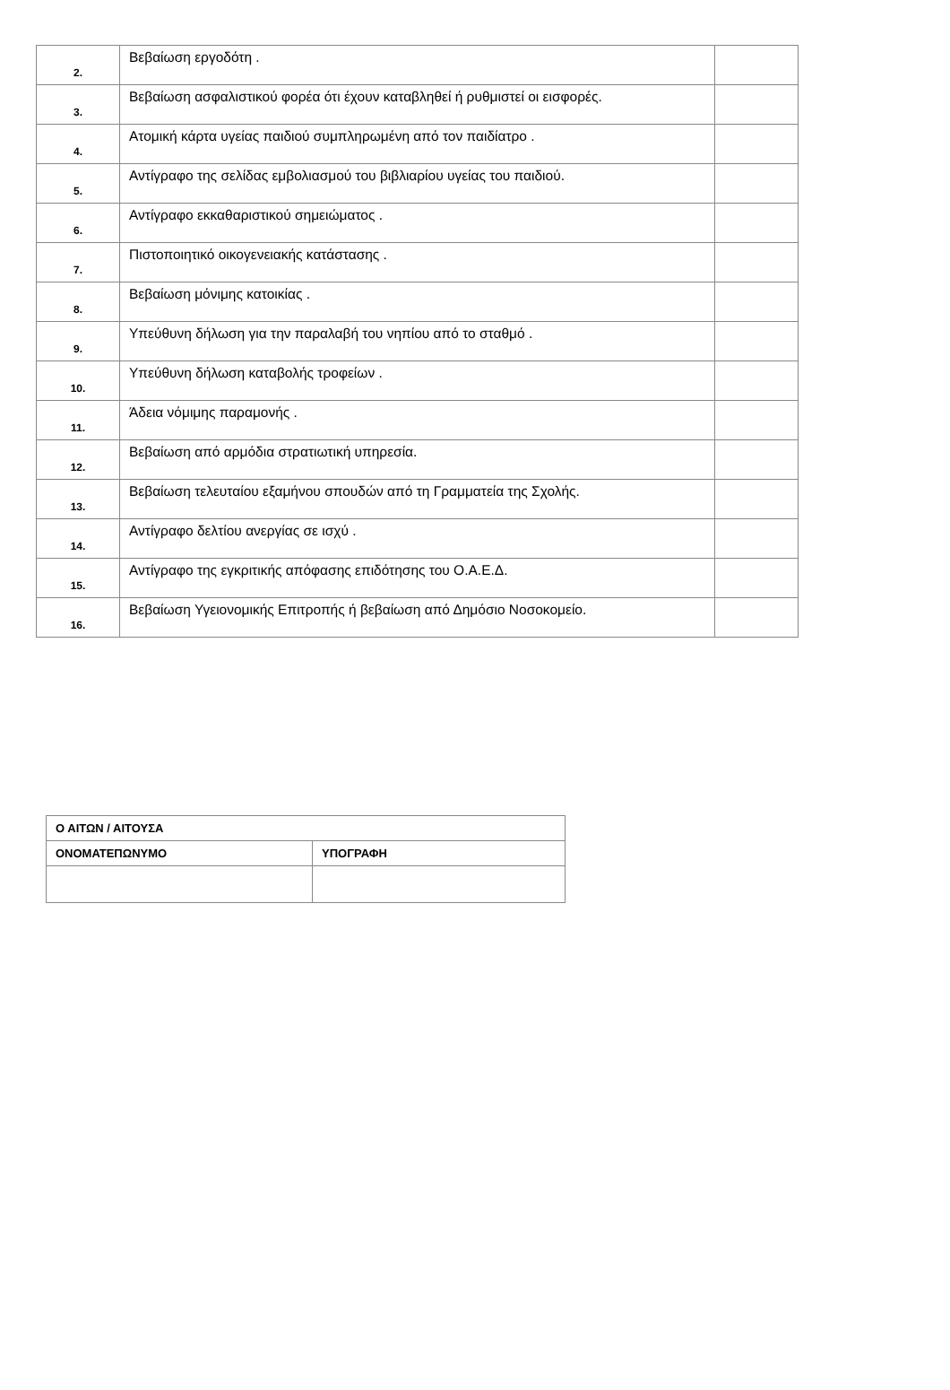| 2. | Βεβαίωση εργοδότη . | |
| 3. | Βεβαίωση ασφαλιστικού φορέα ότι έχουν καταβληθεί ή ρυθμιστεί οι εισφορές. | |
| 4. | Ατομική κάρτα υγείας παιδιού συμπληρωμένη από τον παιδίατρο . | |
| 5. | Αντίγραφο της σελίδας εμβολιασμού του βιβλιαρίου υγείας του παιδιού. | |
| 6. | Αντίγραφο εκκαθαριστικού σημειώματος . | |
| 7. | Πιστοποιητικό οικογενειακής κατάστασης . | |
| 8. | Βεβαίωση μόνιμης κατοικίας . | |
| 9. | Υπεύθυνη δήλωση για την παραλαβή του νηπίου από το σταθμό . | |
| 10. | Υπεύθυνη δήλωση καταβολής τροφείων . | |
| 11. | Άδεια νόμιμης παραμονής . | |
| 12. | Βεβαίωση από αρμόδια στρατιωτική υπηρεσία. | |
| 13. | Βεβαίωση τελευταίου εξαμήνου σπουδών από τη Γραμματεία της Σχολής. | |
| 14. | Αντίγραφο δελτίου ανεργίας σε ισχύ . | |
| 15. | Αντίγραφο της εγκριτικής απόφασης επιδότησης του Ο.Α.Ε.Δ. | |
| 16. | Βεβαίωση Υγειονομικής Επιτροπής ή βεβαίωση από Δημόσιο Νοσοκομείο. | |
| Ο ΑΙΤΩΝ / ΑΙΤΟΥΣΑ | |
| ΟΝΟΜΑΤΕΠΩΝΥΜΟ | ΥΠΟΓΡΑΦΗ |